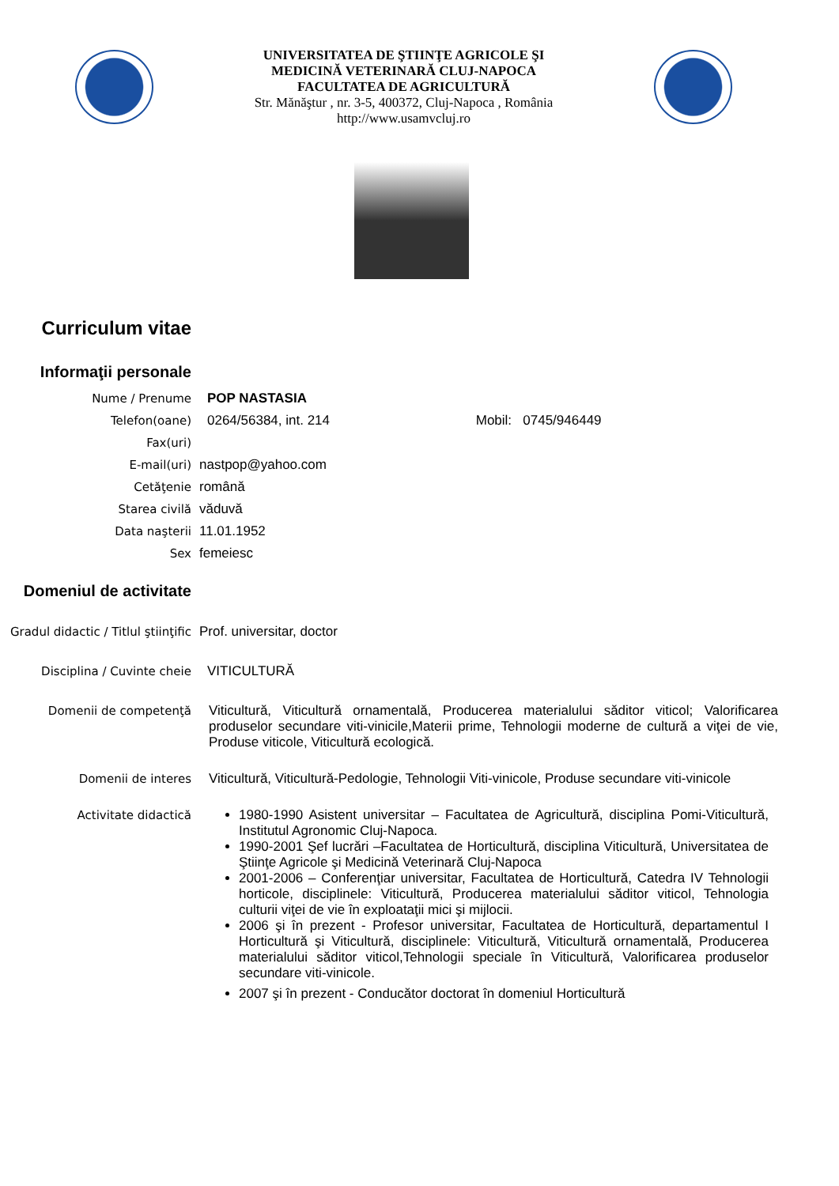UNIVERSITATEA DE ŞTIINŢE AGRICOLE ŞI
MEDICINĂ VETERINARĂ CLUJ-NAPOCA
FACULTATEA DE AGRICULTURĂ
Str. Mănăştur , nr. 3-5, 400372, Cluj-Napoca , România
http://www.usamvcluj.ro
Curriculum vitae
Informaţii personale
Nume / Prenume POP NASTASIA
Telefon(oane) 0264/56384, int. 214 Mobil: 0745/946449
Fax(uri)
E-mail(uri) nastpop@yahoo.com
Cetăţenie română
Starea civilă văduvă
Data naşterii 11.01.1952
Sex femeiesc
Domeniul de activitate
Gradul didactic / Titlul ştiinţific
Prof. universitar, doctor
Disciplina / Cuvinte cheie VITICULTURĂ
Domenii de competenţă Viticultură, Viticultură ornamentală, Producerea materialului săditor viticol; Valorificarea produselor secundare viti-vinicile,Materii prime, Tehnologii moderne de cultură a viţei de vie, Produse viticole, Viticultură ecologică.
Domenii de interes Viticultură, Viticultură-Pedologie, Tehnologii Viti-vinicole, Produse secundare viti-vinicole
Activitate didactică 1980-1990 Asistent universitar – Facultatea de Agricultură, disciplina Pomi-Viticultură, Institutul Agronomic Cluj-Napoca.
1990-2001 Şef lucrări –Facultatea de Horticultură, disciplina Viticultură, Universitatea de Ştiinţe Agricole şi Medicină Veterinară Cluj-Napoca
2001-2006 – Conferenţiar universitar, Facultatea de Horticultură, Catedra IV Tehnologii horticole, disciplinele: Viticultură, Producerea materialului săditor viticol, Tehnologia culturii viţei de vie în exploataţii mici şi mijlocii.
2006 şi în prezent - Profesor universitar, Facultatea de Horticultură, departamentul I Horticultură şi Viticultură, disciplinele: Viticultură, Viticultură ornamentală, Producerea materialului săditor viticol,Tehnologii speciale în Viticultură, Valorificarea produselor secundare viti-vinicole.
2007 şi în prezent - Conducător doctorat în domeniul Horticultură